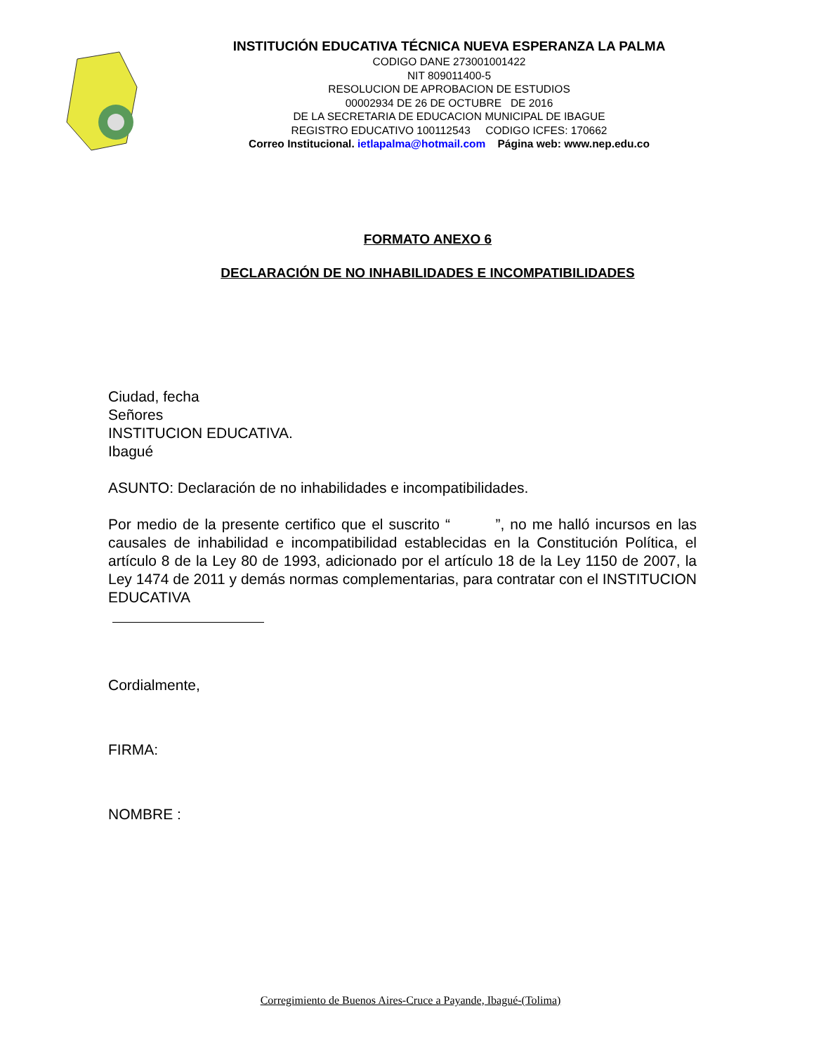INSTITUCIÓN EDUCATIVA TÉCNICA NUEVA ESPERANZA LA PALMA
CODIGO DANE 273001001422
NIT 809011400-5
RESOLUCION DE APROBACION DE ESTUDIOS
00002934 DE 26 DE OCTUBRE DE 2016
DE LA SECRETARIA DE EDUCACION MUNICIPAL DE IBAGUE
REGISTRO EDUCATIVO 100112543 CODIGO ICFES: 170662
Correo Institucional. ietlapalma@hotmail.com Página web: www.nep.edu.co
FORMATO ANEXO 6
DECLARACIÓN DE NO INHABILIDADES E INCOMPATIBILIDADES
Ciudad, fecha
Señores
INSTITUCION EDUCATIVA.
Ibagué
ASUNTO: Declaración de no inhabilidades e incompatibilidades.
Por medio de la presente certifico que el suscrito “ ”, no me halló incursos en las causales de inhabilidad e incompatibilidad establecidas en la Constitución Política, el artículo 8 de la Ley 80 de 1993, adicionado por el artículo 18 de la Ley 1150 de 2007, la Ley 1474 de 2011 y demás normas complementarias, para contratar con el INSTITUCION EDUCATIVA
Cordialmente,
FIRMA:
NOMBRE :
Corregimiento de Buenos Aires-Cruce a Payande, Ibagué-(Tolima)